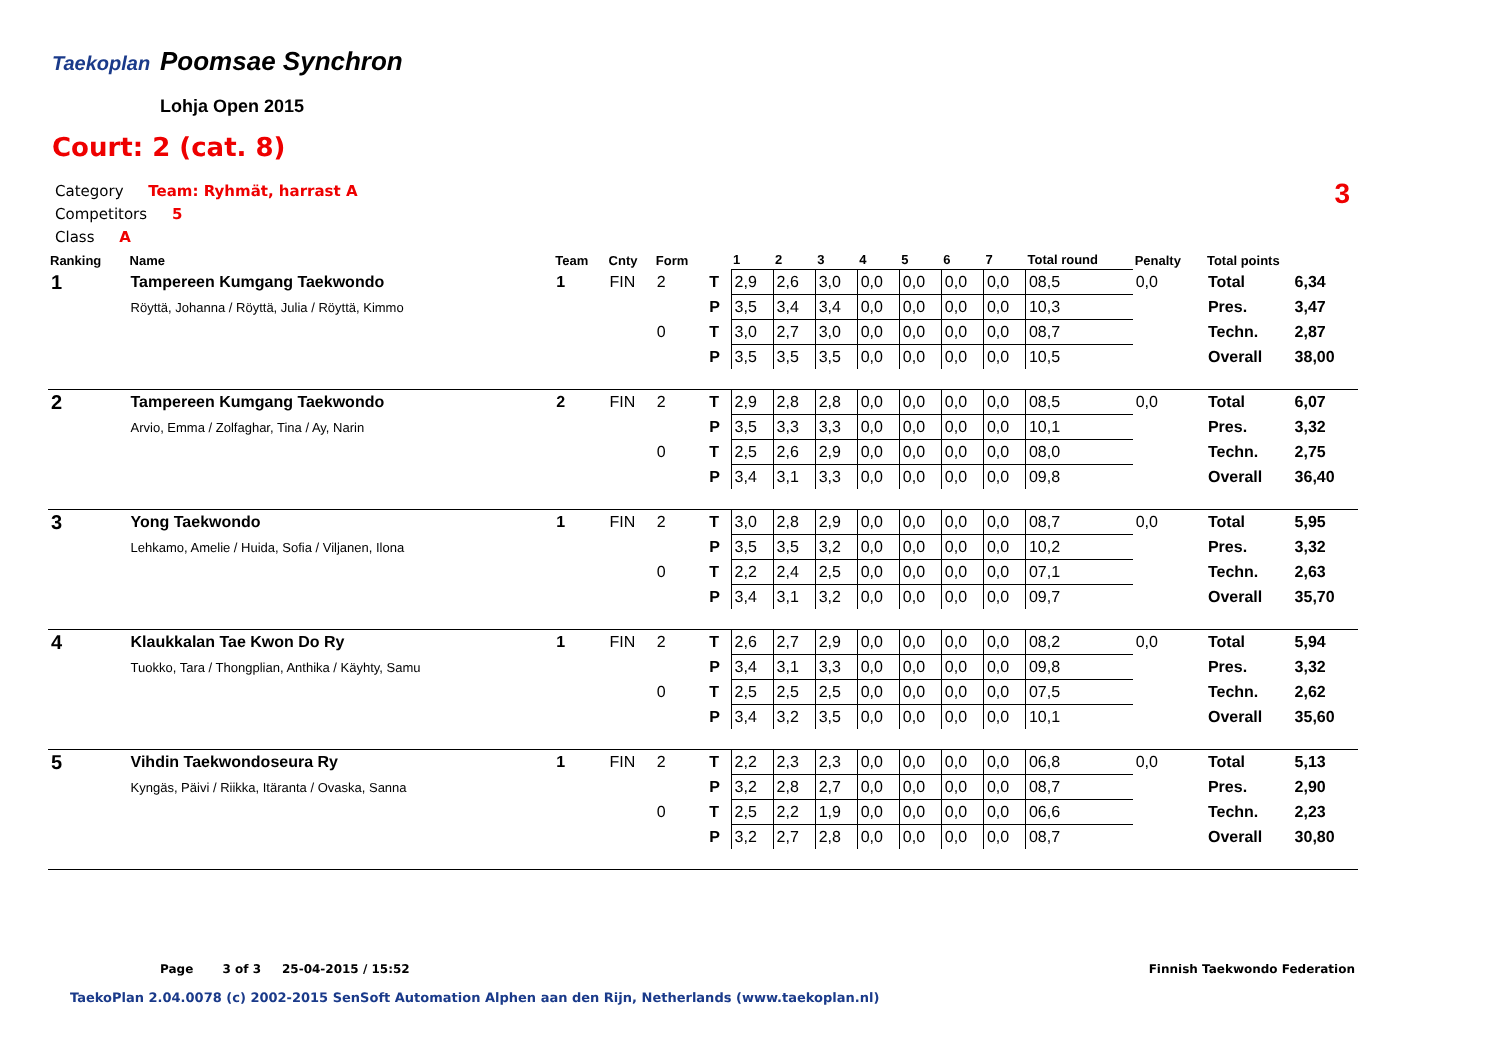Taekoplan Poomsae Synchron
Lohja Open 2015
Court: 2 (cat. 8)
Category Team: Ryhmät, harrast A
Competitors 5
Class A
3
| Ranking | Name | Team | Cnty | Form | | 1 | 2 | 3 | 4 | 5 | 6 | 7 | Total round | Penalty | Total points | |
| --- | --- | --- | --- | --- | --- | --- | --- | --- | --- | --- | --- | --- | --- | --- | --- | --- |
| 1 | Tampereen Kumgang Taekwondo | 1 | FIN | 2 | T | 2,9 | 2,6 | 3,0 | 0,0 | 0,0 | 0,0 | 0,0 | 08,5 | 0,0 | Total | 6,34 |
| | Röyttä, Johanna / Röyttä, Julia / Röyttä, Kimmo | | | | P | 3,5 | 3,4 | 3,4 | 0,0 | 0,0 | 0,0 | 0,0 | 10,3 | | Pres. | 3,47 |
| | | | | 0 | T | 3,0 | 2,7 | 3,0 | 0,0 | 0,0 | 0,0 | 0,0 | 08,7 | | Techn. | 2,87 |
| | | | | | P | 3,5 | 3,5 | 3,5 | 0,0 | 0,0 | 0,0 | 0,0 | 10,5 | | Overall | 38,00 |
| 2 | Tampereen Kumgang Taekwondo | 2 | FIN | 2 | T | 2,9 | 2,8 | 2,8 | 0,0 | 0,0 | 0,0 | 0,0 | 08,5 | 0,0 | Total | 6,07 |
| | Arvio, Emma / Zolfaghar, Tina / Ay, Narin | | | | P | 3,5 | 3,3 | 3,3 | 0,0 | 0,0 | 0,0 | 0,0 | 10,1 | | Pres. | 3,32 |
| | | | | 0 | T | 2,5 | 2,6 | 2,9 | 0,0 | 0,0 | 0,0 | 0,0 | 08,0 | | Techn. | 2,75 |
| | | | | | P | 3,4 | 3,1 | 3,3 | 0,0 | 0,0 | 0,0 | 0,0 | 09,8 | | Overall | 36,40 |
| 3 | Yong Taekwondo | 1 | FIN | 2 | T | 3,0 | 2,8 | 2,9 | 0,0 | 0,0 | 0,0 | 0,0 | 08,7 | 0,0 | Total | 5,95 |
| | Lehkamo, Amelie / Huida, Sofia / Viljanen, Ilona | | | | P | 3,5 | 3,5 | 3,2 | 0,0 | 0,0 | 0,0 | 0,0 | 10,2 | | Pres. | 3,32 |
| | | | | 0 | T | 2,2 | 2,4 | 2,5 | 0,0 | 0,0 | 0,0 | 0,0 | 07,1 | | Techn. | 2,63 |
| | | | | | P | 3,4 | 3,1 | 3,2 | 0,0 | 0,0 | 0,0 | 0,0 | 09,7 | | Overall | 35,70 |
| 4 | Klaukkalan Tae Kwon Do Ry | 1 | FIN | 2 | T | 2,6 | 2,7 | 2,9 | 0,0 | 0,0 | 0,0 | 0,0 | 08,2 | 0,0 | Total | 5,94 |
| | Tuokko, Tara / Thongplian, Anthika / Käyhty, Samu | | | | P | 3,4 | 3,1 | 3,3 | 0,0 | 0,0 | 0,0 | 0,0 | 09,8 | | Pres. | 3,32 |
| | | | | 0 | T | 2,5 | 2,5 | 2,5 | 0,0 | 0,0 | 0,0 | 0,0 | 07,5 | | Techn. | 2,62 |
| | | | | | P | 3,4 | 3,2 | 3,5 | 0,0 | 0,0 | 0,0 | 0,0 | 10,1 | | Overall | 35,60 |
| 5 | Vihdin Taekwondoseura Ry | 1 | FIN | 2 | T | 2,2 | 2,3 | 2,3 | 0,0 | 0,0 | 0,0 | 0,0 | 06,8 | 0,0 | Total | 5,13 |
| | Kyngäs, Päivi / Riikka, Itäranta / Ovaska, Sanna | | | | P | 3,2 | 2,8 | 2,7 | 0,0 | 0,0 | 0,0 | 0,0 | 08,7 | | Pres. | 2,90 |
| | | | | 0 | T | 2,5 | 2,2 | 1,9 | 0,0 | 0,0 | 0,0 | 0,0 | 06,6 | | Techn. | 2,23 |
| | | | | | P | 3,2 | 2,7 | 2,8 | 0,0 | 0,0 | 0,0 | 0,0 | 08,7 | | Overall | 30,80 |
Page 3 of 3 25-04-2015 / 15:52
Finnish Taekwondo Federation
TaekoPlan 2.04.0078 (c) 2002-2015 SenSoft Automation Alphen aan den Rijn, Netherlands (www.taekoplan.nl)